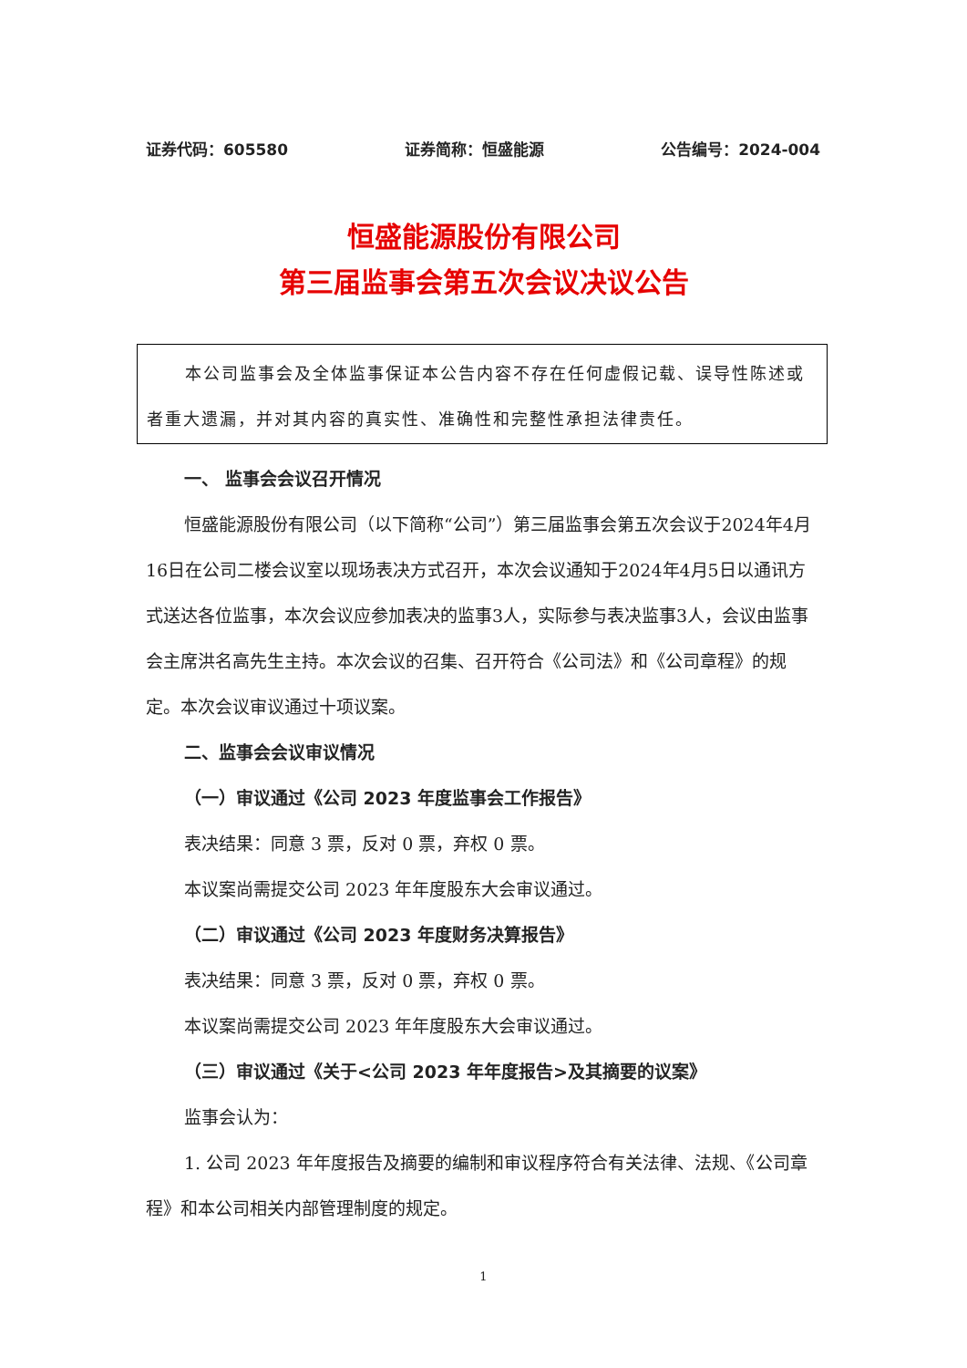证券代码：605580 证券简称：恒盛能源 公告编号：2024-004
恒盛能源股份有限公司
第三届监事会第五次会议决议公告
本公司监事会及全体监事保证本公告内容不存在任何虚假记载、误导性陈述或者重大遗漏，并对其内容的真实性、准确性和完整性承担法律责任。
一、 监事会会议召开情况
恒盛能源股份有限公司（以下简称“公司”）第三届监事会第五次会议于2024年4月16日在公司二楼会议室以现场表决方式召开，本次会议通知于2024年4月5日以通讯方式送达各位监事，本次会议应参加表决的监事3人，实际参与表决监事3人，会议由监事会主席洪名高先生主持。本次会议的召集、召开符合《公司法》和《公司章程》的规定。本次会议审议通过十项议案。
二、监事会会议审议情况
（一）审议通过《公司 2023 年度监事会工作报告》
表决结果：同意 3 票，反对 0 票，弃权 0 票。
本议案尚需提交公司 2023 年年度股东大会审议通过。
（二）审议通过《公司 2023 年度财务决算报告》
表决结果：同意 3 票，反对 0 票，弃权 0 票。
本议案尚需提交公司 2023 年年度股东大会审议通过。
（三）审议通过《关于<公司 2023 年年度报告>及其摘要的议案》
监事会认为：
1. 公司 2023 年年度报告及摘要的编制和审议程序符合有关法律、法规、《公司章程》和本公司相关内部管理制度的规定。
1